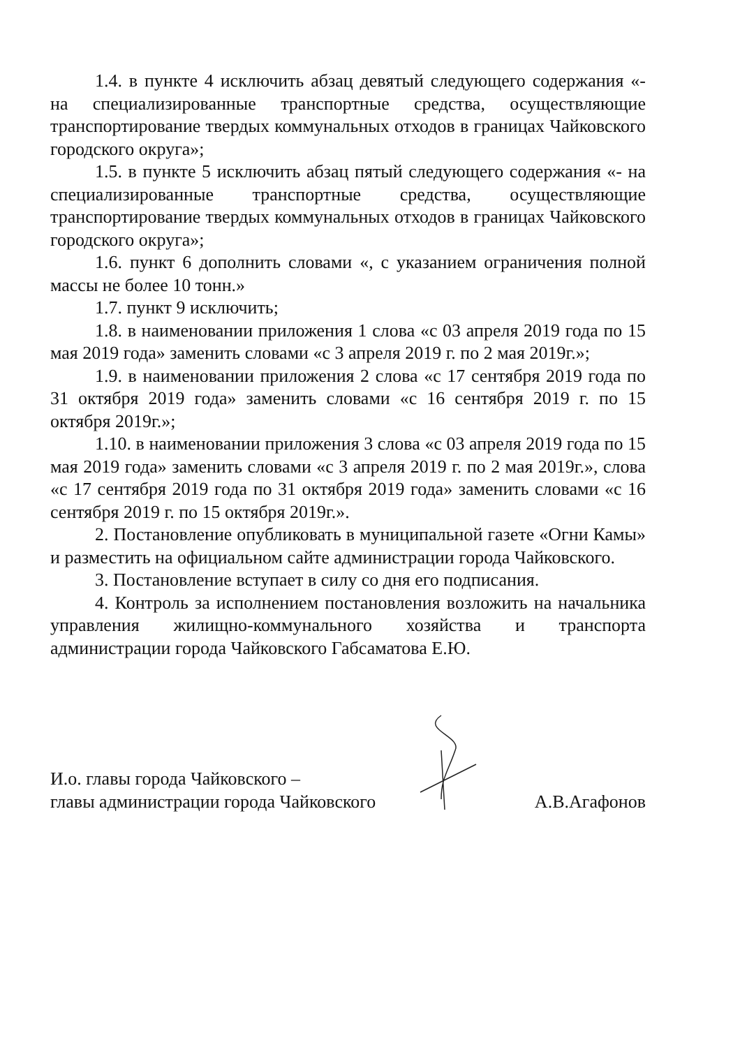1.4. в пункте 4 исключить абзац девятый следующего содержания «- на специализированные транспортные средства, осуществляющие транспортирование твердых коммунальных отходов в границах Чайковского городского округа»;
1.5. в пункте 5 исключить абзац пятый следующего содержания «- на специализированные транспортные средства, осуществляющие транспортирование твердых коммунальных отходов в границах Чайковского городского округа»;
1.6. пункт 6 дополнить словами «, с указанием ограничения полной массы не более 10 тонн.»
1.7. пункт 9 исключить;
1.8. в наименовании приложения 1 слова «с 03 апреля 2019 года по 15 мая 2019 года» заменить словами «с 3 апреля 2019 г. по 2 мая 2019г.»;
1.9. в наименовании приложения 2 слова «с 17 сентября 2019 года по 31 октября 2019 года» заменить словами «с 16 сентября 2019 г. по 15 октября 2019г.»;
1.10. в наименовании приложения 3 слова «с 03 апреля 2019 года по 15 мая 2019 года» заменить словами «с 3 апреля 2019 г. по 2 мая 2019г.», слова «с 17 сентября 2019 года по 31 октября 2019 года» заменить словами «с 16 сентября 2019 г. по 15 октября 2019г.».
2. Постановление опубликовать в муниципальной газете «Огни Камы» и разместить на официальном сайте администрации города Чайковского.
3. Постановление вступает в силу со дня его подписания.
4. Контроль за исполнением постановления возложить на начальника управления жилищно-коммунального хозяйства и транспорта администрации города Чайковского Габсаматова Е.Ю.
И.о. главы города Чайковского –
главы администрации города Чайковского
А.В.Агафонов